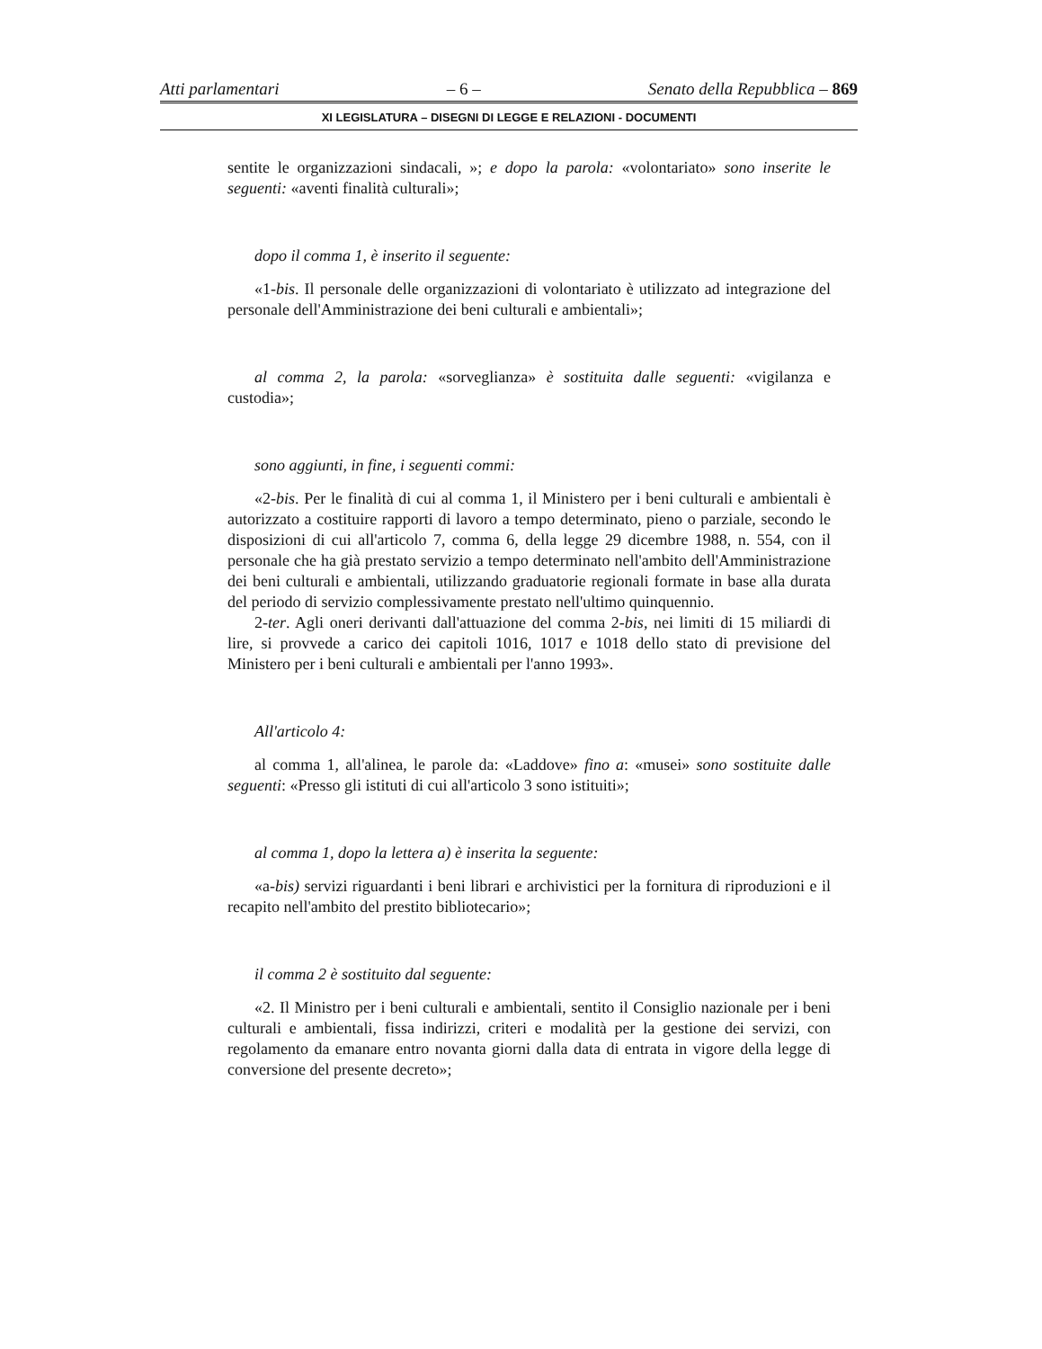Atti parlamentari – 6 – Senato della Repubblica – 869
XI LEGISLATURA – DISEGNI DI LEGGE E RELAZIONI - DOCUMENTI
sentite le organizzazioni sindacali, »; e dopo la parola: «volontariato» sono inserite le seguenti: «aventi finalità culturali»;
dopo il comma 1, è inserito il seguente:
«1-bis. Il personale delle organizzazioni di volontariato è utilizzato ad integrazione del personale dell'Amministrazione dei beni culturali e ambientali»;
al comma 2, la parola: «sorveglianza» è sostituita dalle seguenti: «vigilanza e custodia»;
sono aggiunti, in fine, i seguenti commi:
«2-bis. Per le finalità di cui al comma 1, il Ministero per i beni culturali e ambientali è autorizzato a costituire rapporti di lavoro a tempo determinato, pieno o parziale, secondo le disposizioni di cui all'articolo 7, comma 6, della legge 29 dicembre 1988, n. 554, con il personale che ha già prestato servizio a tempo determinato nell'ambito dell'Amministrazione dei beni culturali e ambientali, utilizzando graduatorie regionali formate in base alla durata del periodo di servizio complessivamente prestato nell'ultimo quinquennio.
2-ter. Agli oneri derivanti dall'attuazione del comma 2-bis, nei limiti di 15 miliardi di lire, si provvede a carico dei capitoli 1016, 1017 e 1018 dello stato di previsione del Ministero per i beni culturali e ambientali per l'anno 1993».
All'articolo 4:
al comma 1, all'alinea, le parole da: «Laddove» fino a: «musei» sono sostituite dalle seguenti: «Presso gli istituti di cui all'articolo 3 sono istituiti»;
al comma 1, dopo la lettera a) è inserita la seguente:
«a-bis) servizi riguardanti i beni librari e archivistici per la fornitura di riproduzioni e il recapito nell'ambito del prestito bibliotecario»;
il comma 2 è sostituito dal seguente:
«2. Il Ministro per i beni culturali e ambientali, sentito il Consiglio nazionale per i beni culturali e ambientali, fissa indirizzi, criteri e modalità per la gestione dei servizi, con regolamento da emanare entro novanta giorni dalla data di entrata in vigore della legge di conversione del presente decreto»;